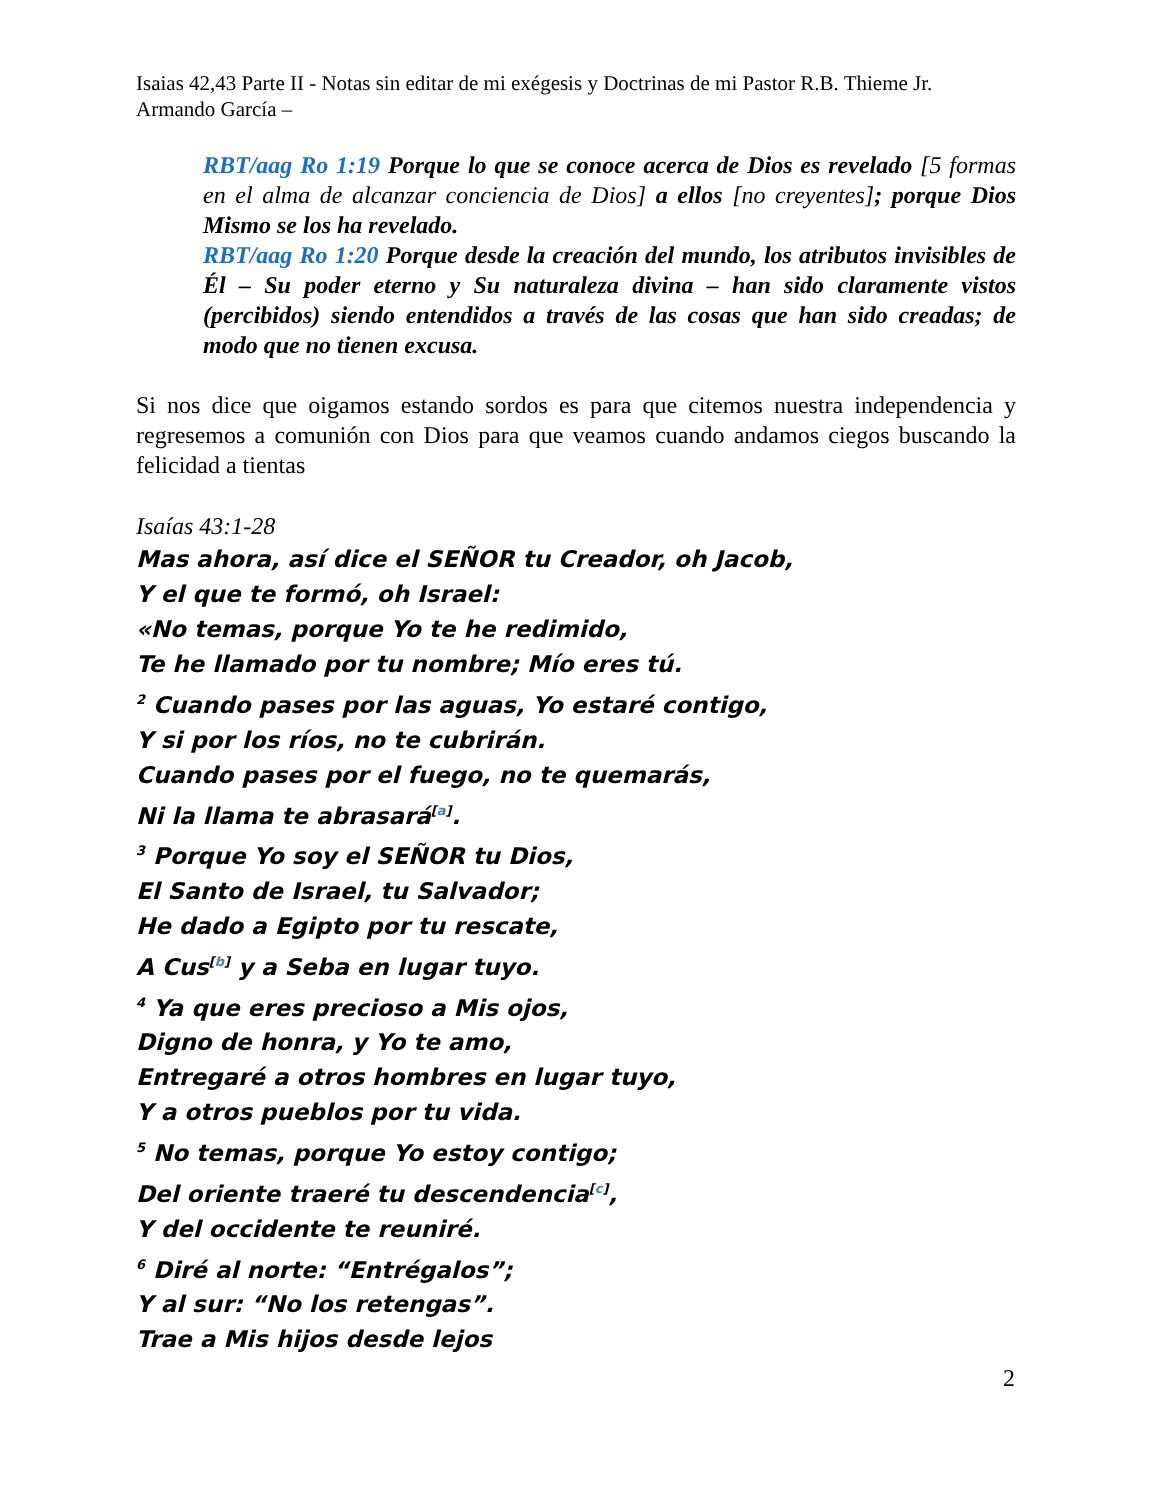Isaias 42,43 Parte II - Notas sin editar de mi exégesis y Doctrinas de mi Pastor R.B. Thieme Jr.
Armando García –
RBT/aag Ro 1:19 Porque lo que se conoce acerca de Dios es revelado [5 formas en el alma de alcanzar conciencia de Dios] a ellos [no creyentes]; porque Dios Mismo se los ha revelado.
RBT/aag Ro 1:20 Porque desde la creación del mundo, los atributos invisibles de Él – Su poder eterno y Su naturaleza divina – han sido claramente vistos (percibidos) siendo entendidos a través de las cosas que han sido creadas; de modo que no tienen excusa.
Si nos dice que oigamos estando sordos es para que citemos nuestra independencia y regresemos a comunión con Dios para que veamos cuando andamos ciegos buscando la felicidad a tientas
Isaías 43:1-28
Mas ahora, así dice el SEÑOR tu Creador, oh Jacob,
Y el que te formó, oh Israel:
«No temas, porque Yo te he redimido,
Te he llamado por tu nombre; Mío eres tú.
<sup>2</sup> Cuando pases por las aguas, Yo estaré contigo,
Y si por los ríos, no te cubrirán.
Cuando pases por el fuego, no te quemarás,
Ni la llama te abrasará<sup>[a]</sup>.
<sup>3</sup> Porque Yo soy el SEÑOR tu Dios,
El Santo de Israel, tu Salvador;
He dado a Egipto por tu rescate,
A Cus<sup>[b]</sup> y a Seba en lugar tuyo.
<sup>4</sup> Ya que eres precioso a Mis ojos,
Digno de honra, y Yo te amo,
Entregaré a otros hombres en lugar tuyo,
Y a otros pueblos por tu vida.
<sup>5</sup> No temas, porque Yo estoy contigo;
Del oriente traeré tu descendencia<sup>[c]</sup>,
Y del occidente te reuniré.
<sup>6</sup> Diré al norte: “Entrégalos”;
Y al sur: “No los retengas”.
Trae a Mis hijos desde lejos
2